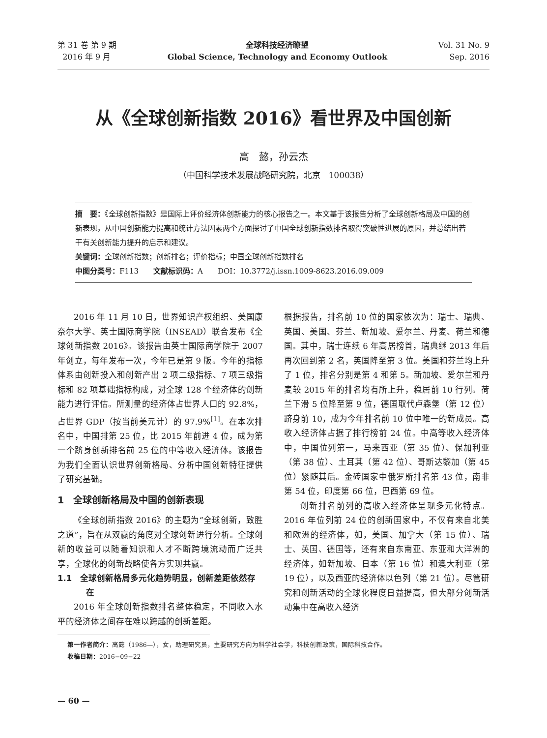第 31 卷 第 9 期
2016 年 9 月
全球科技经济瞭望
Global Science, Technology and Economy Outlook
Vol. 31 No. 9
Sep. 2016
从《全球创新指数 2016》看世界及中国创新
高　懿，孙云杰
（中国科学技术发展战略研究院，北京　100038）
摘　要：《全球创新指数》是国际上评价经济体创新能力的核心报告之一。本文基于该报告分析了全球创新格局及中国的创新表现，从中国创新能力提高和统计方法因素两个方面探讨了中国全球创新指数排名取得突破性进展的原因，并总结出若干有关创新能力提升的启示和建议。
关键词：全球创新指数；创新排名；评价指标；中国全球创新指数排名
中图分类号：F113　　文献标识码：A　　DOI：10.3772/j.issn.1009-8623.2016.09.009
2016 年 11 月 10 日，世界知识产权组织、美国康奈尔大学、英士国际商学院（INSEAD）联合发布《全球创新指数 2016》。该报告由英士国际商学院于 2007 年创立，每年发布一次，今年已是第 9 版。今年的指标体系由创新投入和创新产出 2 项二级指标、7 项三级指标和 82 项基础指标构成，对全球 128 个经济体的创新能力进行评估。所测量的经济体占世界人口的 92.8%，占世界 GDP（按当前美元计）的 97.9%<sup>[1]</sup>。在本次排名中，中国排第 25 位，比 2015 年前进 4 位，成为第一个跻身创新排名前 25 位的中等收入经济体。该报告为我们全面认识世界创新格局、分析中国创新特征提供了研究基础。
1　全球创新格局及中国的创新表现
《全球创新指数 2016》的主题为“全球创新，致胜之道”，旨在从双赢的角度对全球创新进行分析。全球创新的收益可以随着知识和人才不断跨境流动而广泛共享，全球化的创新战略使各方实现共赢。
1.1　全球创新格局多元化趋势明显，创新差距依然存在
2016 年全球创新指数排名整体稳定，不同收入水平的经济体之间存在难以跨越的创新差距。
根据报告，排名前 10 位的国家依次为：瑞士、瑞典、英国、美国、芬兰、新加坡、爱尔兰、丹麦、荷兰和德国。其中，瑞士连续 6 年高居榜首，瑞典继 2013 年后再次回到第 2 名，英国降至第 3 位。美国和芬兰均上升了 1 位，排名分别是第 4 和第 5。新加坡、爱尔兰和丹麦较 2015 年的排名均有所上升，稳居前 10 行列。荷兰下滑 5 位降至第 9 位，德国取代卢森堡（第 12 位）跻身前 10，成为今年排名前 10 位中唯一的新成员。高收入经济体占据了排行榜前 24 位。中高等收入经济体中，中国位列第一，马来西亚（第 35 位）、保加利亚（第 38 位）、土耳其（第 42 位）、哥斯达黎加（第 45 位）紧随其后。金砖国家中俄罗斯排名第 43 位，南非第 54 位，印度第 66 位，巴西第 69 位。
创新排名前列的高收入经济体呈现多元化特点。2016 年位列前 24 位的创新国家中，不仅有来自北美和欧洲的经济体，如，美国、加拿大（第 15 位）、瑞士、英国、德国等，还有来自东南亚、东亚和大洋洲的经济体，如新加坡、日本（第 16 位）和澳大利亚（第 19 位），以及西亚的经济体以色列（第 21 位）。尽管研究和创新活动的全球化程度日益提高，但大部分创新活动集中在高收入经济
第一作者简介：高懿（1986—），女，助理研究员，主要研究方向为科学社会学，科技创新政策，国际科技合作。
收稿日期：2016−09−22
— 60 —